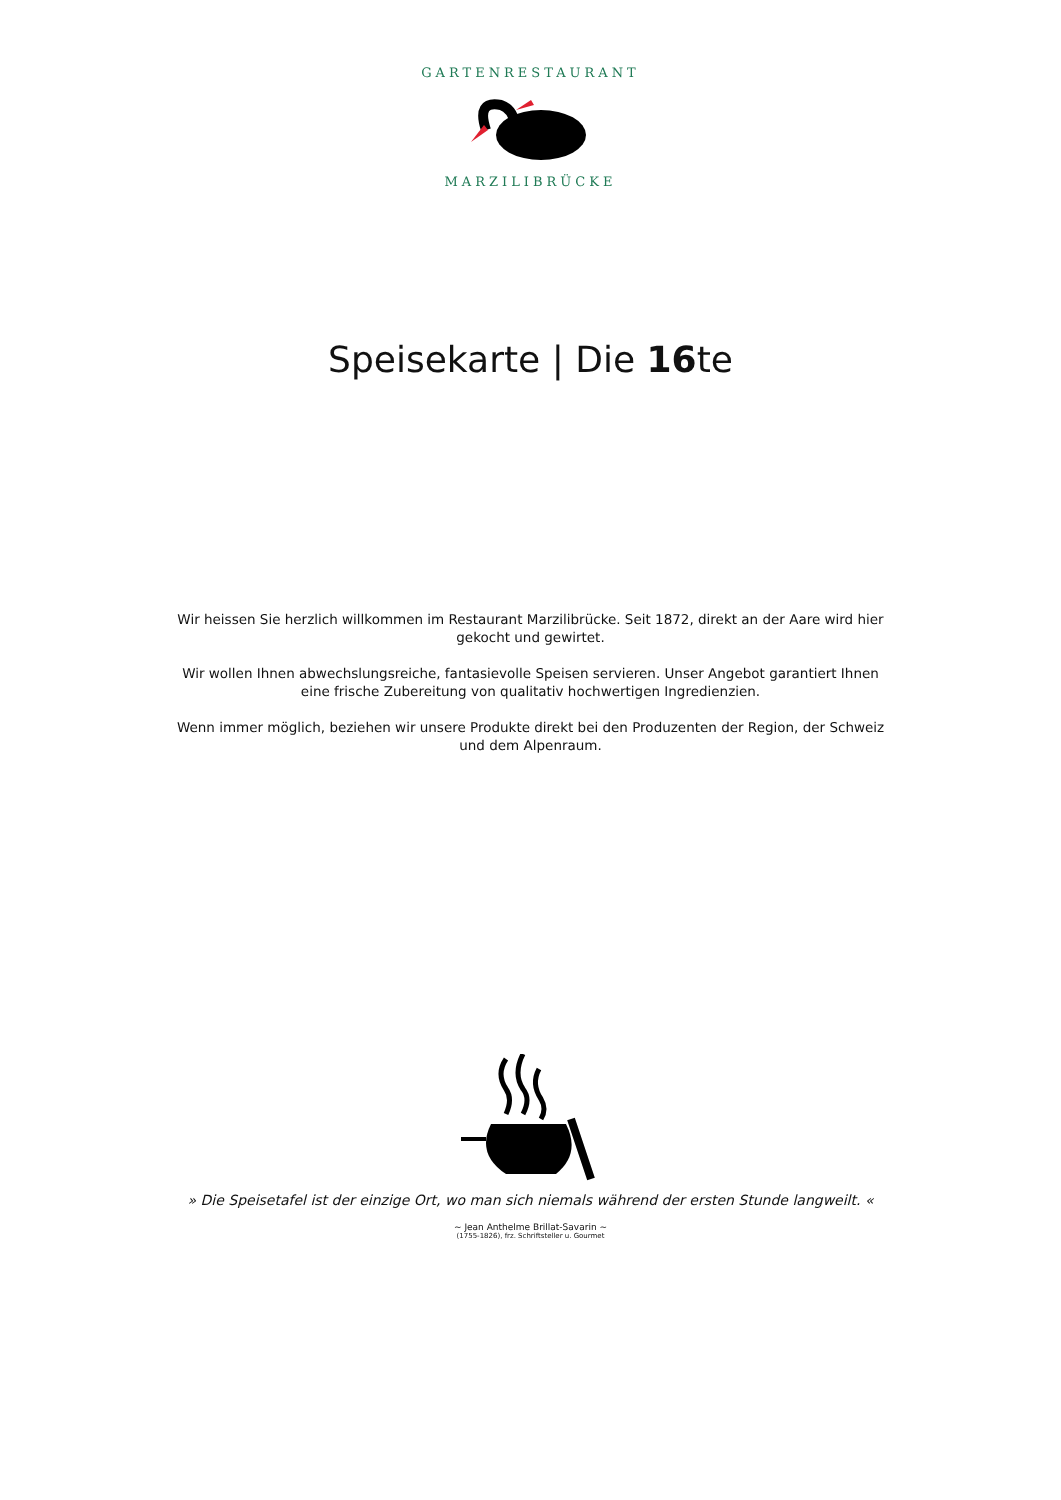GARTENRESTAURANT
MARZILIBRÜCKE
Speisekarte | Die 16te
Wir heissen Sie herzlich willkommen im Restaurant Marzilibrücke. Seit 1872, direkt an der Aare wird hier gekocht und gewirtet.
Wir wollen Ihnen abwechslungsreiche, fantasievolle Speisen servieren. Unser Angebot garantiert Ihnen eine frische Zubereitung von qualitativ hochwertigen Ingredienzien.
Wenn immer möglich, beziehen wir unsere Produkte direkt bei den Produzenten der Region, der Schweiz und dem Alpenraum.
» Die Speisetafel ist der einzige Ort, wo man sich niemals während der ersten Stunde langweilt. «
~ Jean Anthelme Brillat-Savarin ~
(1755-1826), frz. Schriftsteller u. Gourmet